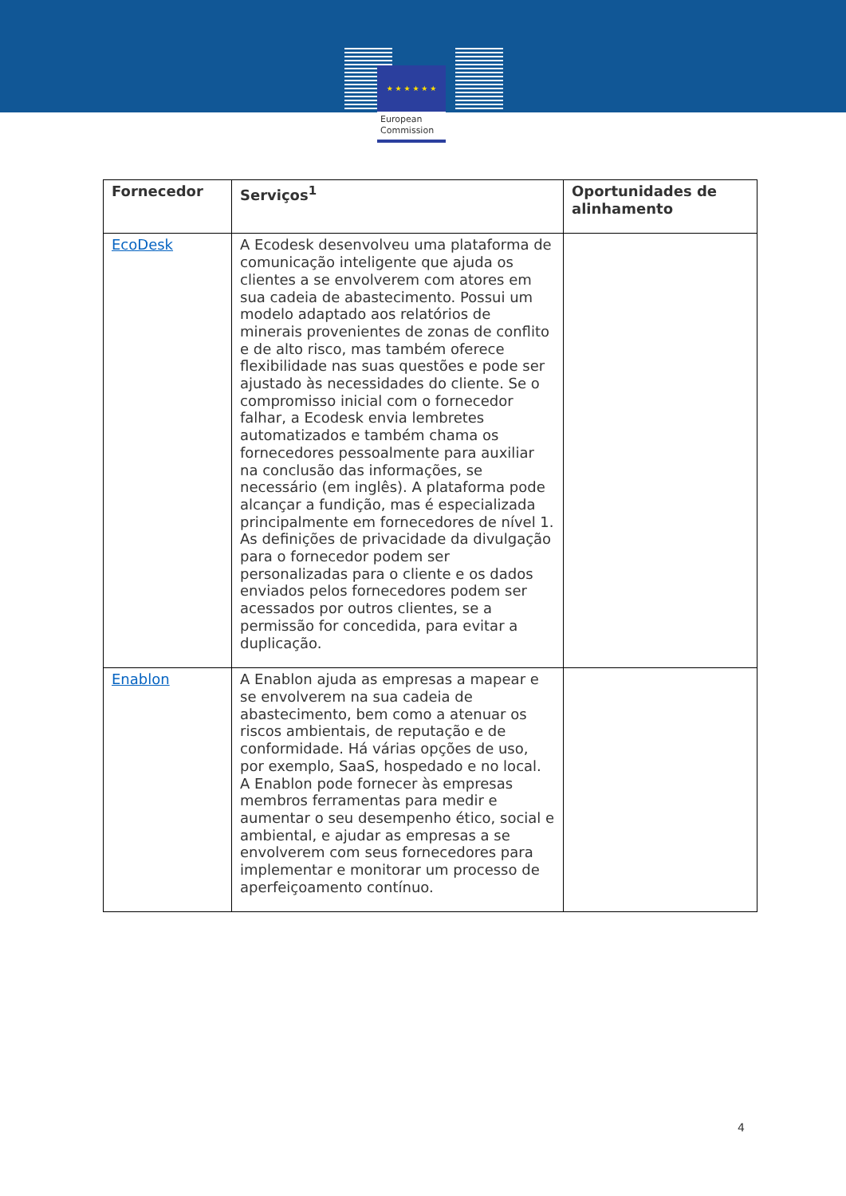★ ★ ★ ★ ★ ★
European
Commission
| Fornecedor | Serviços<sup>1</sup> | Oportunidades de alinhamento |
| --- | --- | --- |
| EcoDesk | A Ecodesk desenvolveu uma plataforma de comunicação inteligente que ajuda os clientes a se envolverem com atores em sua cadeia de abastecimento. Possui um modelo adaptado aos relatórios de minerais provenientes de zonas de conflito e de alto risco, mas também oferece flexibilidade nas suas questões e pode ser ajustado às necessidades do cliente. Se o compromisso inicial com o fornecedor falhar, a Ecodesk envia lembretes automatizados e também chama os fornecedores pessoalmente para auxiliar na conclusão das informações, se necessário (em inglês). A plataforma pode alcançar a fundição, mas é especializada principalmente em fornecedores de nível 1. As definições de privacidade da divulgação para o fornecedor podem ser personalizadas para o cliente e os dados enviados pelos fornecedores podem ser acessados por outros clientes, se a permissão for concedida, para evitar a duplicação. | |
| Enablon | A Enablon ajuda as empresas a mapear e se envolverem na sua cadeia de abastecimento, bem como a atenuar os riscos ambientais, de reputação e de conformidade. Há várias opções de uso, por exemplo, SaaS, hospedado e no local. A Enablon pode fornecer às empresas membros ferramentas para medir e aumentar o seu desempenho ético, social e ambiental, e ajudar as empresas a se envolverem com seus fornecedores para implementar e monitorar um processo de aperfeiçoamento contínuo. | |
4